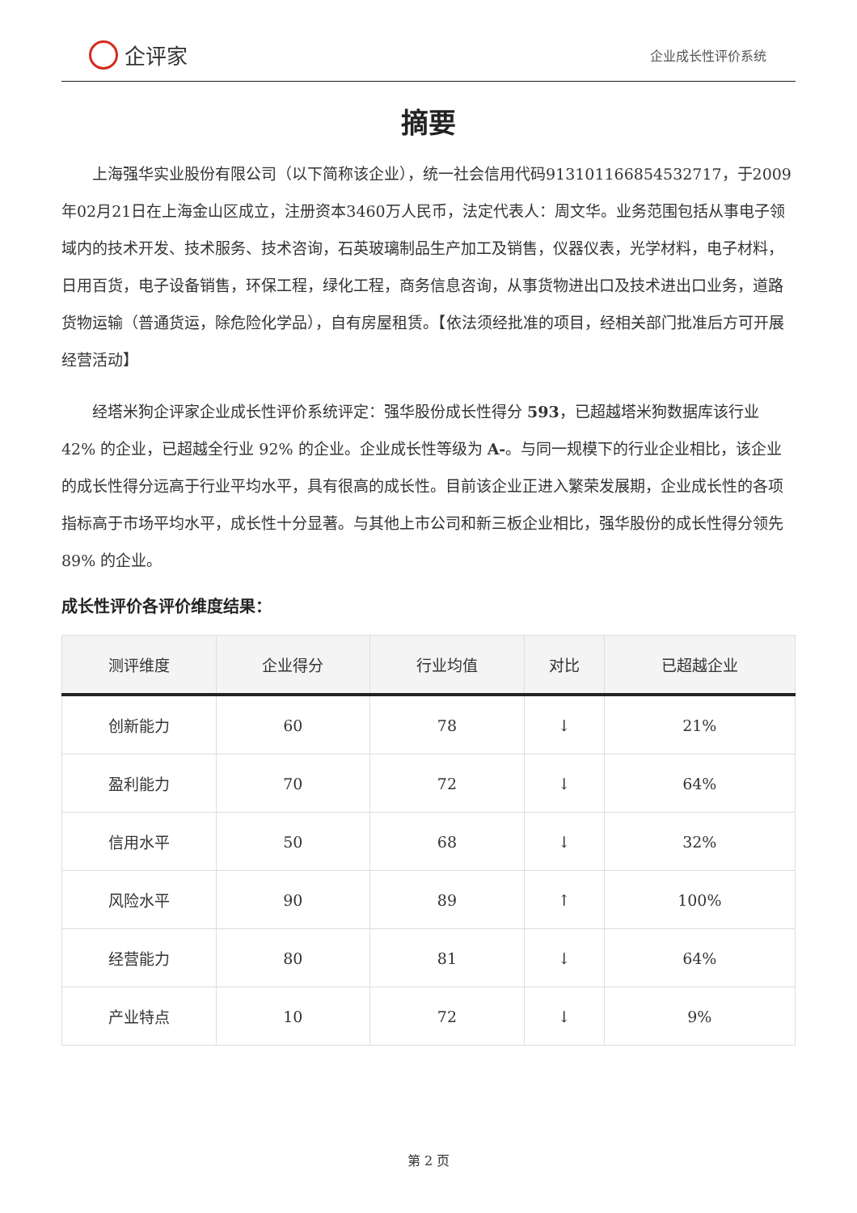企评家
企业成长性评价系统
摘要
上海强华实业股份有限公司（以下简称该企业），统一社会信用代码913101166854532717，于2009年02月21日在上海金山区成立，注册资本3460万人民币，法定代表人：周文华。业务范围包括从事电子领域内的技术开发、技术服务、技术咨询，石英玻璃制品生产加工及销售，仪器仪表，光学材料，电子材料，日用百货，电子设备销售，环保工程，绿化工程，商务信息咨询，从事货物进出口及技术进出口业务，道路货物运输（普通货运，除危险化学品），自有房屋租赁。【依法须经批准的项目，经相关部门批准后方可开展经营活动】
经塔米狗企评家企业成长性评价系统评定：强华股份成长性得分 593，已超越塔米狗数据库该行业 42% 的企业，已超越全行业 92% 的企业。企业成长性等级为 A-。与同一规模下的行业企业相比，该企业的成长性得分远高于行业平均水平，具有很高的成长性。目前该企业正进入繁荣发展期，企业成长性的各项指标高于市场平均水平，成长性十分显著。与其他上市公司和新三板企业相比，强华股份的成长性得分领先 89% 的企业。
成长性评价各评价维度结果：
| 测评维度 | 企业得分 | 行业均值 | 对比 | 已超越企业 |
| --- | --- | --- | --- | --- |
| 创新能力 | 60 | 78 | ↓ | 21% |
| 盈利能力 | 70 | 72 | ↓ | 64% |
| 信用水平 | 50 | 68 | ↓ | 32% |
| 风险水平 | 90 | 89 | ↑ | 100% |
| 经营能力 | 80 | 81 | ↓ | 64% |
| 产业特点 | 10 | 72 | ↓ | 9% |
第 2 页